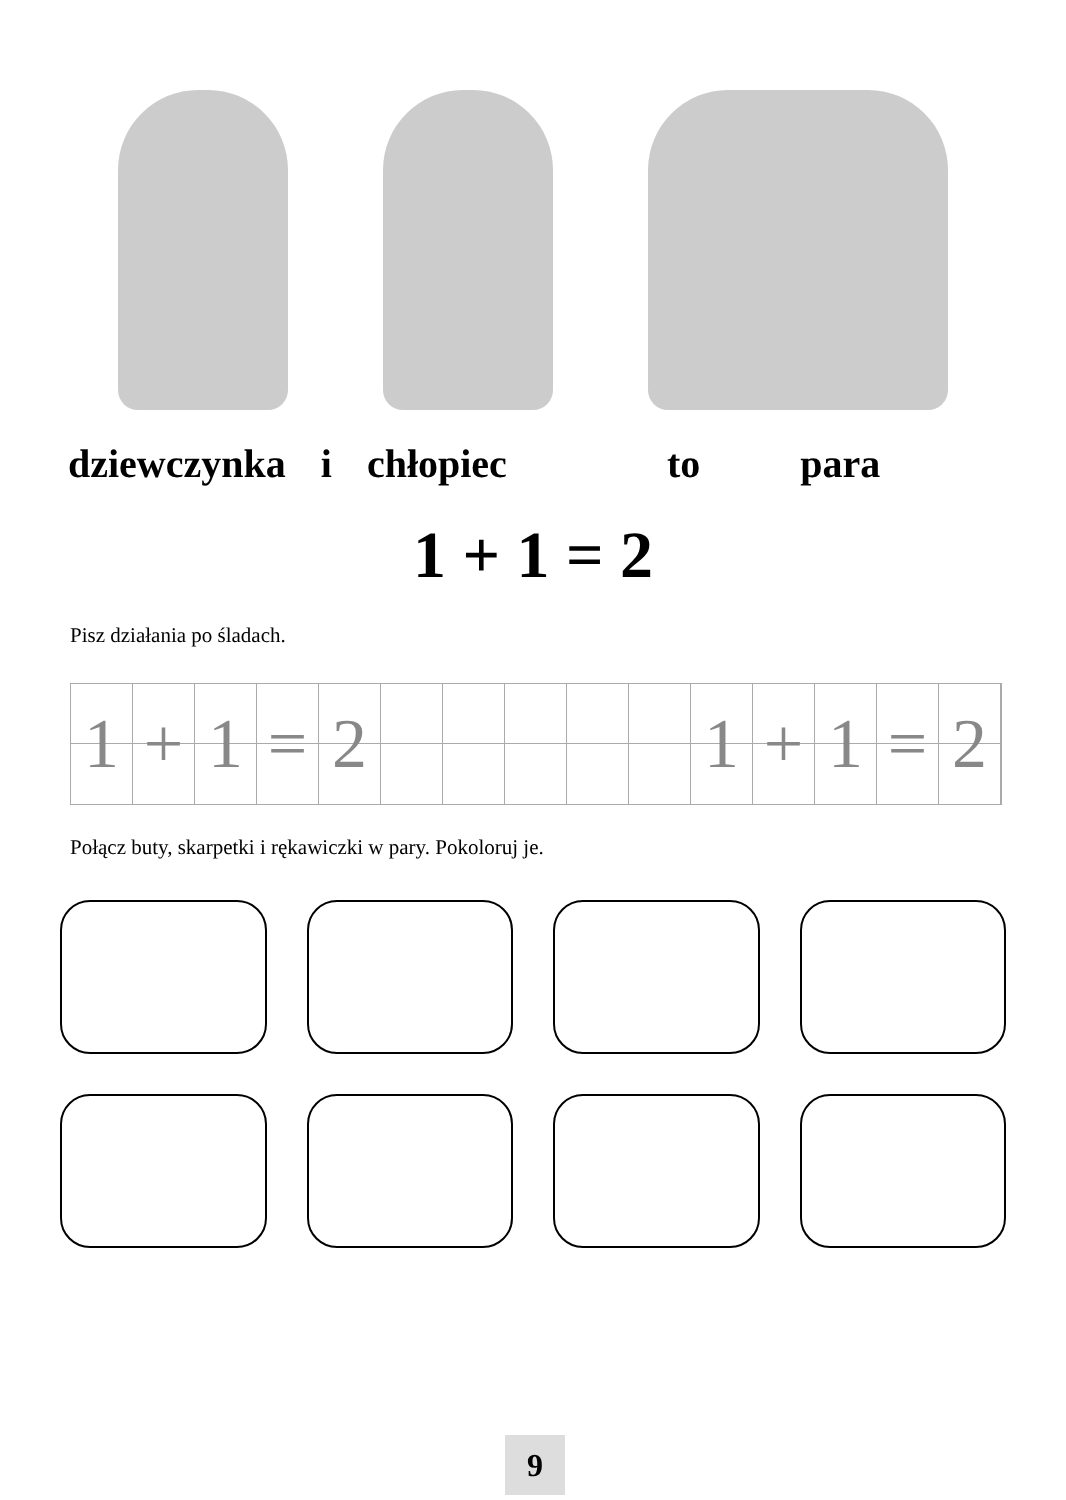dziewczynka i chłopiec to para
1 + 1 = 2
Pisz działania po śladach.
1
+
1
=
2
1
+
1
=
2
Połącz buty, skarpetki i rękawiczki w pary. Pokoloruj je.
9